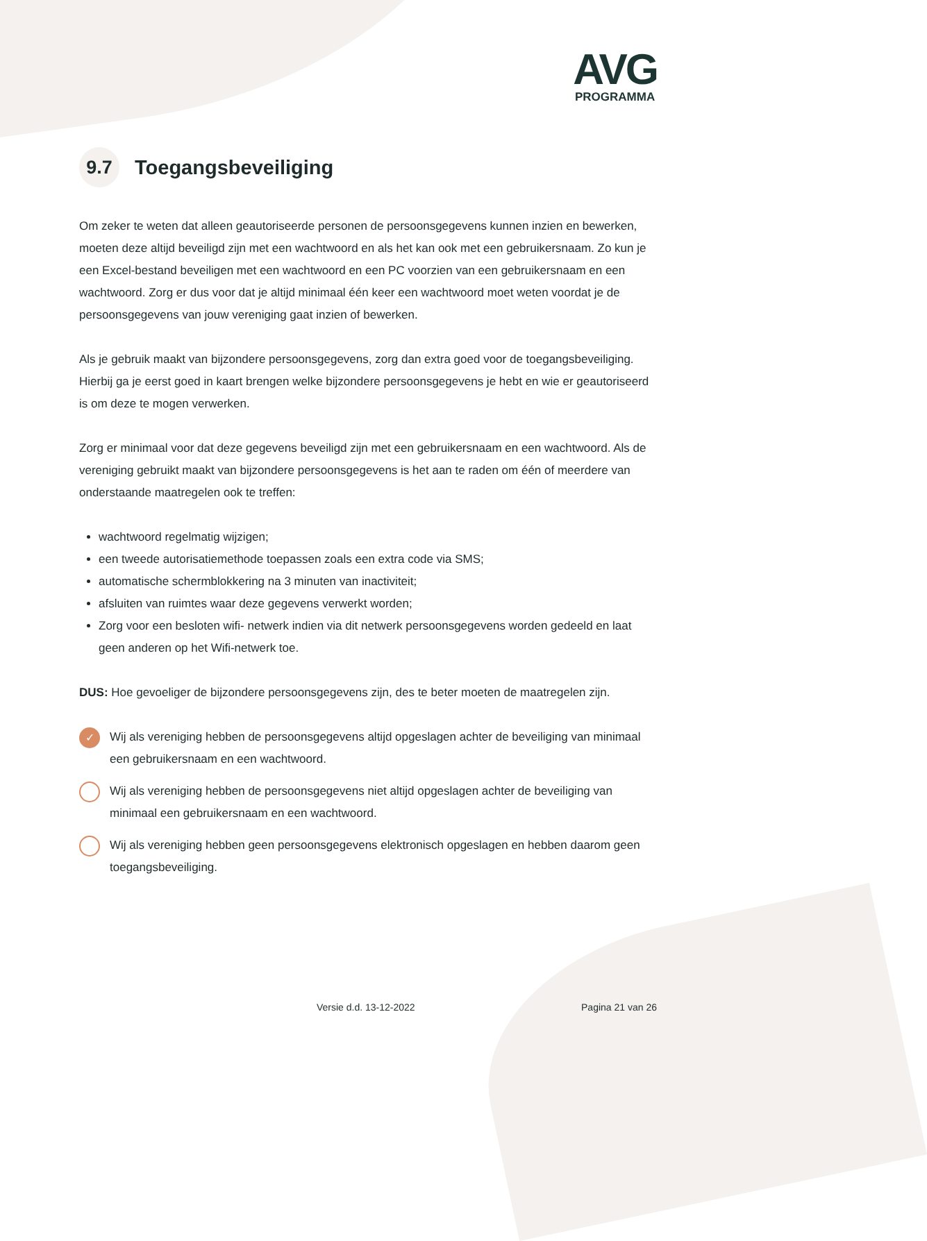AVG
PROGRAMMA
9.7 Toegangsbeveiliging
Om zeker te weten dat alleen geautoriseerde personen de persoonsgegevens kunnen inzien en bewerken, moeten deze altijd beveiligd zijn met een wachtwoord en als het kan ook met een gebruikersnaam. Zo kun je een Excel-bestand beveiligen met een wachtwoord en een PC voorzien van een gebruikersnaam en een wachtwoord. Zorg er dus voor dat je altijd minimaal één keer een wachtwoord moet weten voordat je de persoonsgegevens van jouw vereniging gaat inzien of bewerken.
Als je gebruik maakt van bijzondere persoonsgegevens, zorg dan extra goed voor de toegangsbeveiliging. Hierbij ga je eerst goed in kaart brengen welke bijzondere persoonsgegevens je hebt en wie er geautoriseerd is om deze te mogen verwerken.
Zorg er minimaal voor dat deze gegevens beveiligd zijn met een gebruikersnaam en een wachtwoord. Als de vereniging gebruikt maakt van bijzondere persoonsgegevens is het aan te raden om één of meerdere van onderstaande maatregelen ook te treffen:
wachtwoord regelmatig wijzigen;
een tweede autorisatiemethode toepassen zoals een extra code via SMS;
automatische schermblokkering na 3 minuten van inactiviteit;
afsluiten van ruimtes waar deze gegevens verwerkt worden;
Zorg voor een besloten wifi- netwerk indien via dit netwerk persoonsgegevens worden gedeeld en laat geen anderen op het Wifi-netwerk toe.
DUS: Hoe gevoeliger de bijzondere persoonsgegevens zijn, des te beter moeten de maatregelen zijn.
✓ Wij als vereniging hebben de persoonsgegevens altijd opgeslagen achter de beveiliging van minimaal een gebruikersnaam en een wachtwoord.
Wij als vereniging hebben de persoonsgegevens niet altijd opgeslagen achter de beveiliging van minimaal een gebruikersnaam en een wachtwoord.
Wij als vereniging hebben geen persoonsgegevens elektronisch opgeslagen en hebben daarom geen toegangsbeveiliging.
Versie d.d. 13-12-2022 Pagina 21 van 26